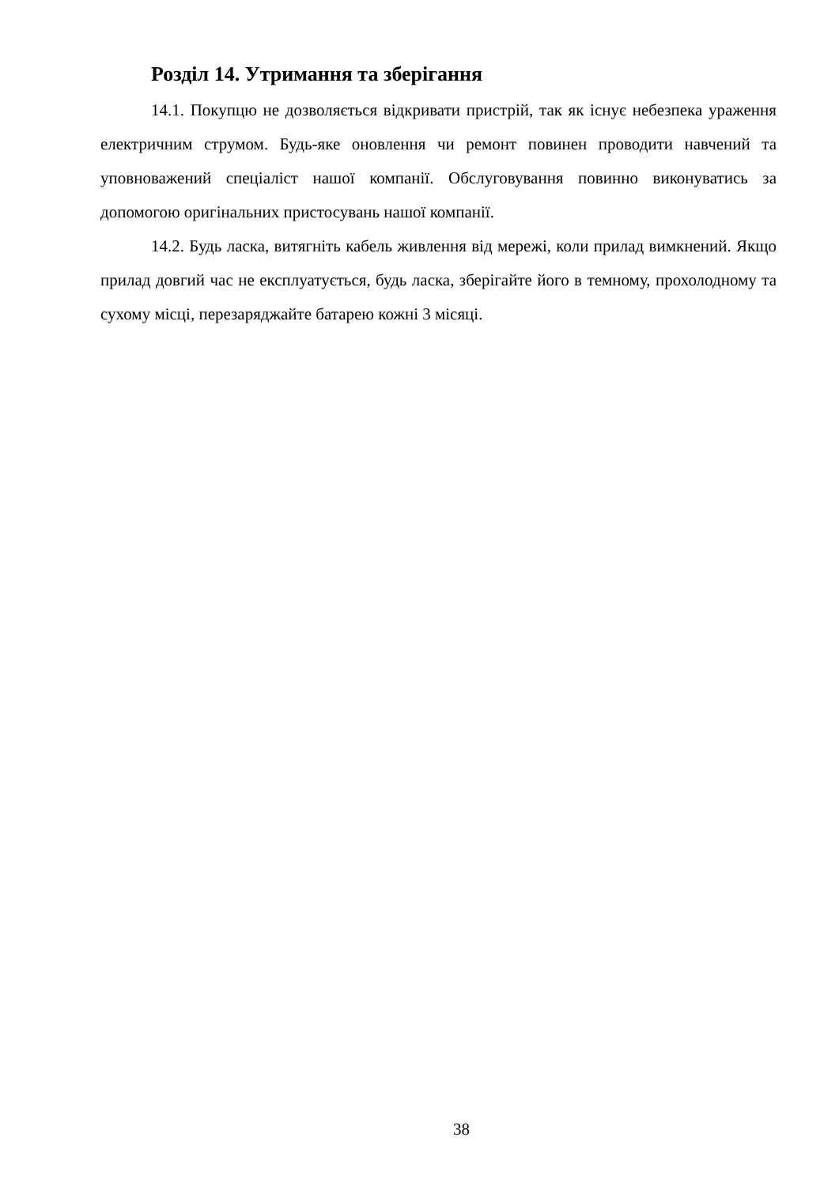Розділ 14. Утримання та зберігання
14.1. Покупцю не дозволяється відкривати пристрій, так як існує небезпека ураження електричним струмом. Будь-яке оновлення чи ремонт повинен проводити навчений та уповноважений спеціаліст нашої компанії. Обслуговування повинно виконуватись за допомогою оригінальних пристосувань нашої компанії.
14.2. Будь ласка, витягніть кабель живлення від мережі, коли прилад вимкнений. Якщо прилад довгий час не експлуатується, будь ласка, зберігайте його в темному, прохолодному та сухому місці, перезаряджайте батарею кожні 3 місяці.
38